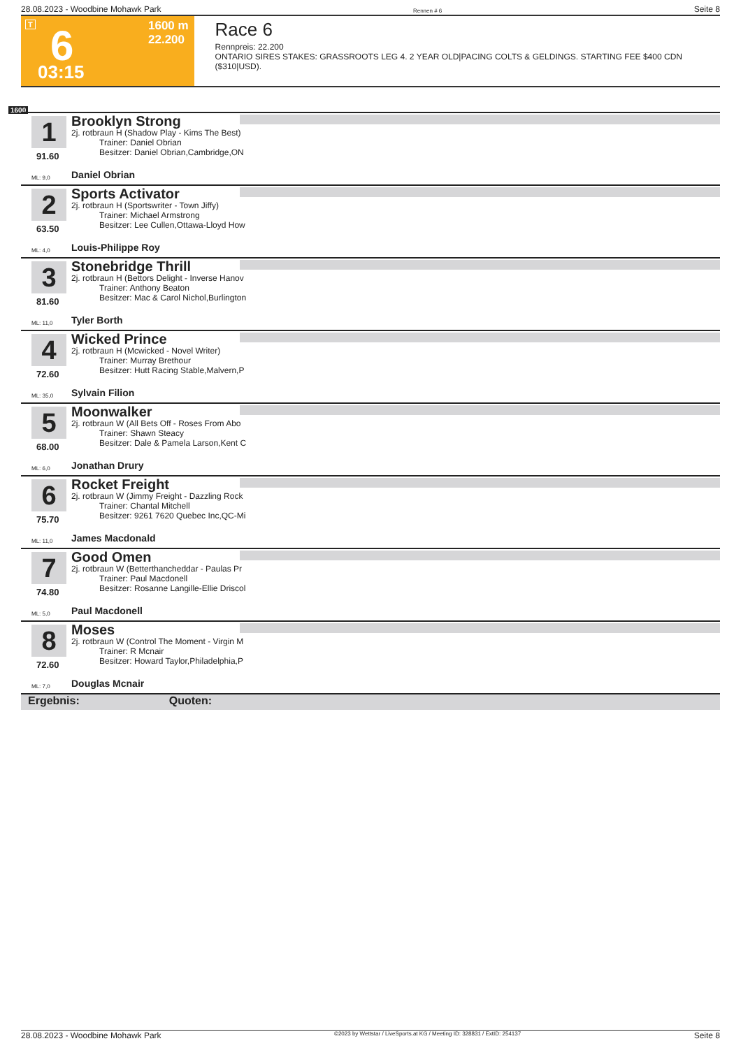28.08.2023 - Woodbine Mohawk Park Rennen # 6 Seite 8
T 6 1600 m
22.200
03:15
Race 6
Rennpreis: 22.200
ONTARIO SIRES STAKES: GRASSROOTS LEG 4. 2 YEAR OLD|PACING COLTS & GELDINGS. STARTING FEE $400 CDN ($310|USD).
1600
1
91.60
Brooklyn Strong
2j. rotbraun H (Shadow Play - Kims The Best)
Trainer: Daniel Obrian
Besitzer: Daniel Obrian,Cambridge,ON
ML: 9,0 Daniel Obrian
2
63.50
Sports Activator
2j. rotbraun H (Sportswriter - Town Jiffy)
Trainer: Michael Armstrong
Besitzer: Lee Cullen,Ottawa-Lloyd How
ML: 4,0 Louis-Philippe Roy
3
81.60
Stonebridge Thrill
2j. rotbraun H (Bettors Delight - Inverse Hanov
Trainer: Anthony Beaton
Besitzer: Mac & Carol Nichol,Burlington
ML: 11,0 Tyler Borth
4
72.60
Wicked Prince
2j. rotbraun H (Mcwicked - Novel Writer)
Trainer: Murray Brethour
Besitzer: Hutt Racing Stable,Malvern,P
ML: 35,0 Sylvain Filion
5
68.00
Moonwalker
2j. rotbraun W (All Bets Off - Roses From Abo
Trainer: Shawn Steacy
Besitzer: Dale & Pamela Larson,Kent C
ML: 6,0 Jonathan Drury
6
75.70
Rocket Freight
2j. rotbraun W (Jimmy Freight - Dazzling Rock
Trainer: Chantal Mitchell
Besitzer: 9261 7620 Quebec Inc,QC-Mi
ML: 11,0 James Macdonald
7
74.80
Good Omen
2j. rotbraun W (Betterthancheddar - Paulas Pr
Trainer: Paul Macdonell
Besitzer: Rosanne Langille-Ellie Driscol
ML: 5,0 Paul Macdonell
8
72.60
Moses
2j. rotbraun W (Control The Moment - Virgin M
Trainer: R Mcnair
Besitzer: Howard Taylor,Philadelphia,P
ML: 7,0 Douglas Mcnair
Ergebnis: Quoten:
28.08.2023 - Woodbine Mohawk Park ©2023 by Wettstar / LiveSports.at KG / Meeting ID: 328831 / ExtID: 254137 Seite 8